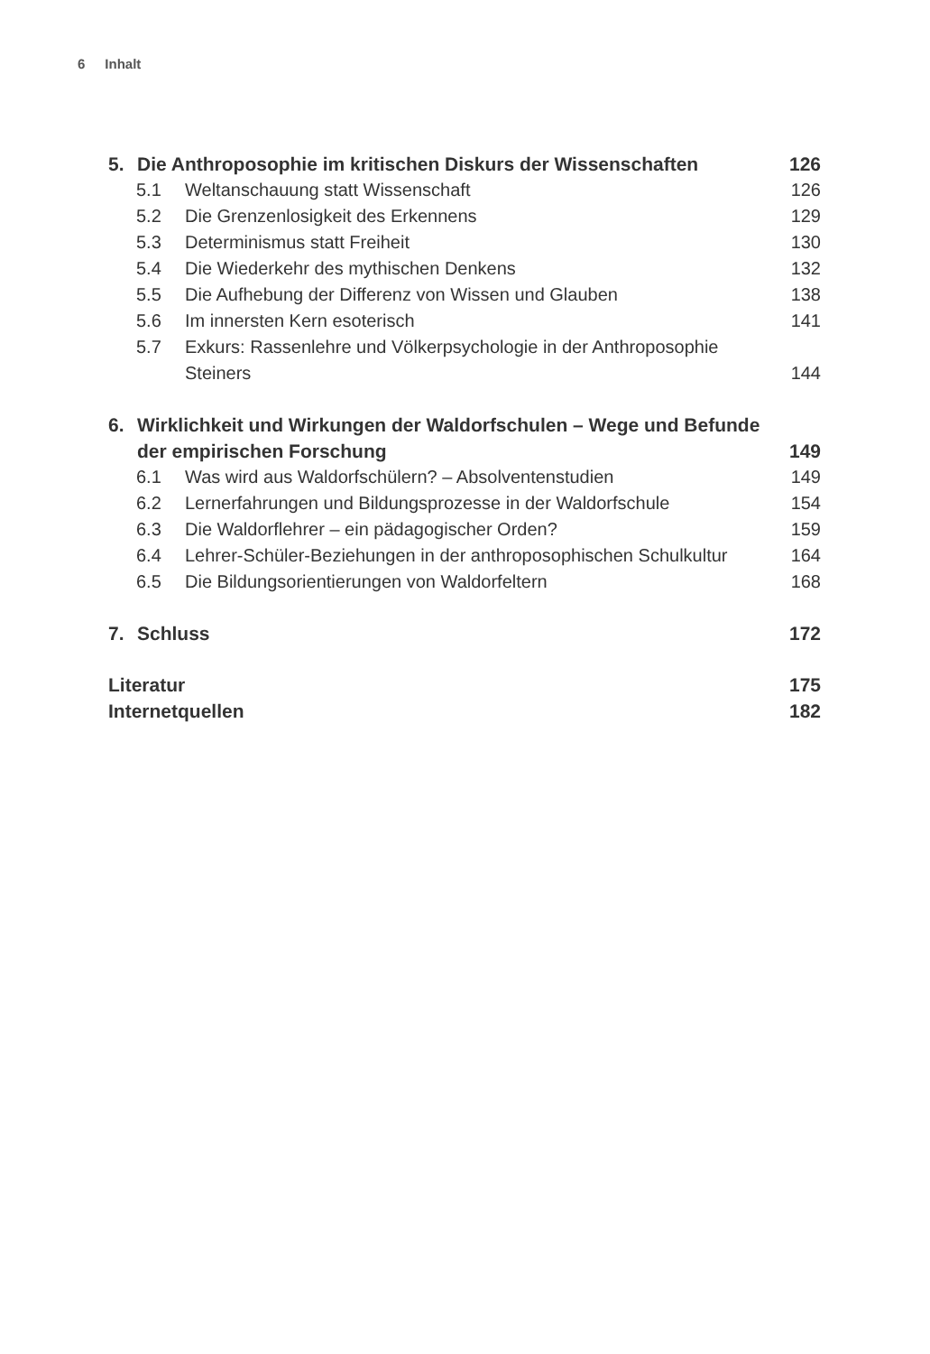6 Inhalt
5. Die Anthroposophie im kritischen Diskurs der Wissenschaften
126
5.1 Weltanschauung statt Wissenschaft
126
5.2 Die Grenzenlosigkeit des Erkennens
129
5.3 Determinismus statt Freiheit 130
5.4 Die Wiederkehr des mythischen Denkens
132
5.5 Die Aufhebung der Differenz von Wissen und Glauben
138
5.6 Im innersten Kern esoterisch 141
5.7 Exkurs: Rassenlehre und Völkerpsychologie in der Anthroposophie Steiners
144
6. Wirklichkeit und Wirkungen der Waldorfschulen – Wege und Befunde der empirischen Forschung
149
6.1 Was wird aus Waldorfschülern? – Absolventenstudien
149
6.2 Lernerfahrungen und Bildungsprozesse in der Waldorfschule
154
6.3 Die Waldorflehrer – ein pädagogischer Orden?
159
6.4 Lehrer-Schüler-Beziehungen in der anthroposophischen Schulkultur
164
6.5 Die Bildungsorientierungen von Waldorfeltern
168
7. Schluss 172
Literatur 175
Internetquellen 182